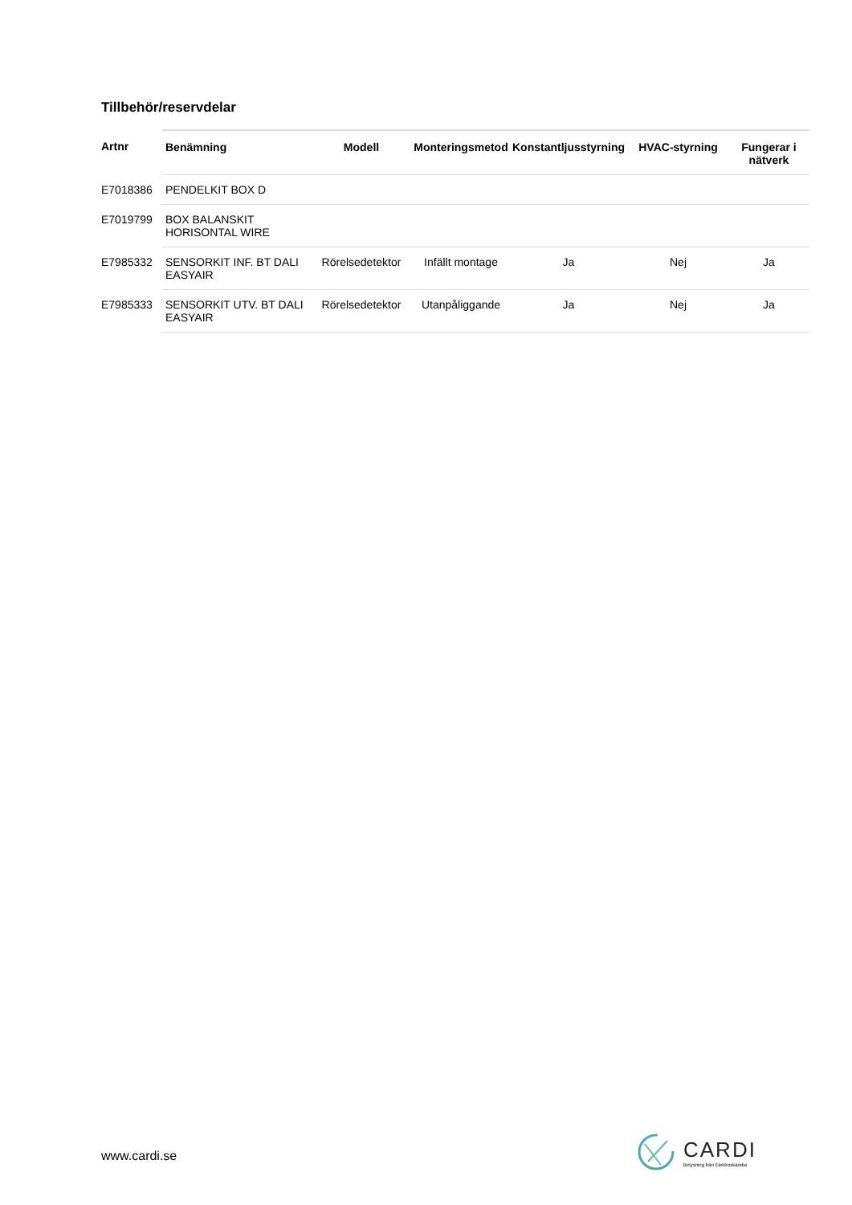Tillbehör/reservdelar
| Artnr | Benämning | Modell | Monteringsmetod | Konstantljusstyrning | HVAC-styrning | Fungerar i nätverk |
| --- | --- | --- | --- | --- | --- | --- |
| E7018386 | PENDELKIT BOX D | | | | | |
| E7019799 | BOX BALANSKIT HORISONTAL WIRE | | | | | |
| E7985332 | SENSORKIT INF. BT DALI EASYAIR | Rörelsedetektor | Infällt montage | Ja | Nej | Ja |
| E7985333 | SENSORKIT UTV. BT DALI EASYAIR | Rörelsedetektor | Utanpåliggande | Ja | Nej | Ja |
www.cardi.se
CARDI
Belysning från Elektroskandia